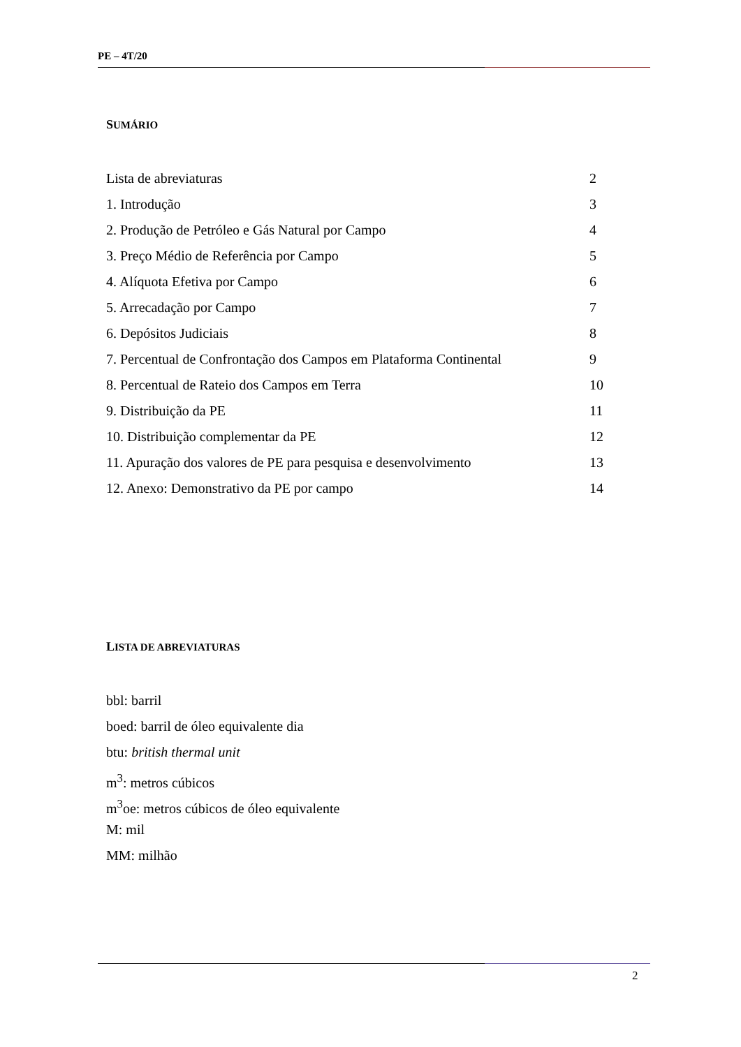PE – 4T/20
SUMÁRIO
Lista de abreviaturas 2
1. Introdução 3
2. Produção de Petróleo e Gás Natural por Campo 4
3. Preço Médio de Referência por Campo 5
4. Alíquota Efetiva por Campo 6
5. Arrecadação por Campo 7
6. Depósitos Judiciais 8
7. Percentual de Confrontação dos Campos em Plataforma Continental 9
8. Percentual de Rateio dos Campos em Terra 10
9. Distribuição da PE 11
10. Distribuição complementar da PE 12
11. Apuração dos valores de PE para pesquisa e desenvolvimento 13
12. Anexo: Demonstrativo da PE por campo 14
LISTA DE ABREVIATURAS
bbl: barril
boed: barril de óleo equivalente dia
btu: british thermal unit
m<sup>3</sup>: metros cúbicos
m<sup>3</sup>oe: metros cúbicos de óleo equivalente
M: mil
MM: milhão
2